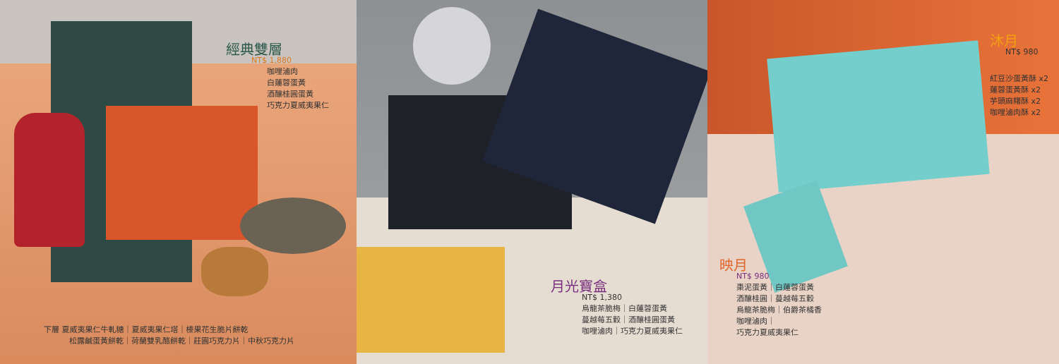經典雙層
NT$ 1,880
咖哩滷肉
白蓮蓉蛋黃
酒釀桂圓蛋黃
巧克力夏威夷果仁
下層 夏威夷果仁牛軋糖｜夏威夷果仁塔｜榛果花生脆片餅乾
松露鹹蛋黃餅乾｜荷蘭雙乳酪餅乾｜莊園巧克力片｜中秋巧克力片
月光寶盒
NT$ 1,380
烏龍茶脆梅｜白蓮蓉蛋黃
蔓越莓五穀｜酒釀桂圓蛋黃
咖哩滷肉｜巧克力夏威夷果仁
沐月
NT$ 980
紅豆沙蛋黃酥 x2
蓮蓉蛋黃酥 x2
芋頭麻糬酥 x2
咖哩滷肉酥 x2
映月
NT$ 980
棗泥蛋黃｜白蓮蓉蛋黃
酒釀桂圓｜蔓越莓五穀
烏龍茶脆梅｜伯爵茶橘香
咖哩滷肉｜
巧克力夏威夷果仁